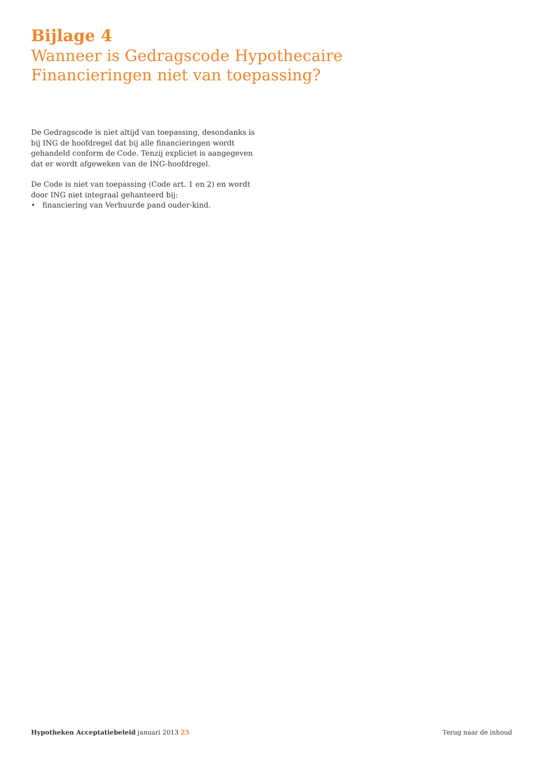Bijlage 4
Wanneer is Gedragscode Hypothecaire
Financieringen niet van toepassing?
De Gedragscode is niet altijd van toepassing, desondanks is bij ING de hoofdregel dat bij alle financieringen wordt gehandeld conform de Code. Tenzij expliciet is aangegeven dat er wordt afgeweken van de ING-hoofdregel.
De Code is niet van toepassing (Code art. 1 en 2) en wordt door ING niet integraal gehanteerd bij:
• financiering van Verhuurde pand ouder-kind.
Hypotheken Acceptatiebeleid januari 2013 25
Terug naar de inhoud